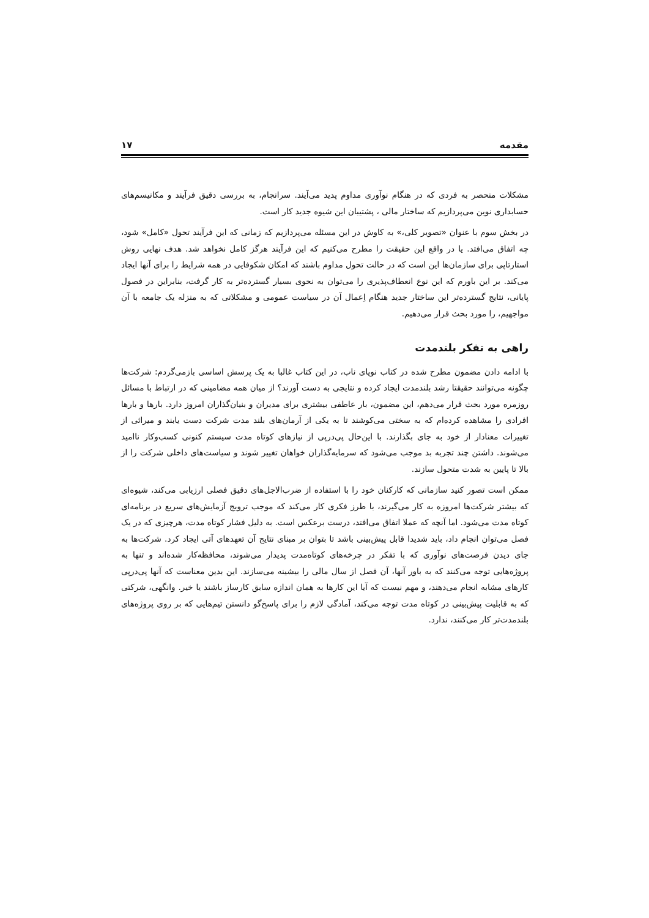مقدمه ۱۷
مشکلات منحصر به فردی که در هنگام نوآوری مداوم پدید می‌آیند. سرانجام، به بررسی دقیق فرآیند و مکانیسم‌های حسابداری نوین می‌پردازیم که ساختار مالی ، پشتیبان این شیوه جدید کار است.
در بخش سوم با عنوان «تصویر کلی،» به کاوش در این مسئله می‌پردازیم که زمانی که این فرآیند تحول «کامل» شود، چه اتفاق می‌افتد. یا در واقع این حقیقت را مطرح می‌کنیم که این فرآیند هرگز کامل نخواهد شد. هدف نهایی روش استارتاپی برای سازمان‌ها این است که در حالت تحول مداوم باشند که امکان شکوفایی در همه شرایط را برای آنها ایجاد می‌کند. بر این باورم که این نوع انعطاف‌پذیری را می‌توان به نحوی بسیار گسترده‌تر به کار گرفت، بنابراین در فصول پایانی، نتایج گسترده‌تر این ساختار جدید هنگام اِعمال آن در سیاست عمومی و مشکلاتی که به منزله یک جامعه با آن مواجهیم، را مورد بحث قرار می‌دهیم.
راهی به تفکر بلندمدت
با ادامه دادن مضمون مطرح شده در کتاب نوپای ناب، در این کتاب غالبا به یک پرسش اساسی بازمی‌گردم: شرکت‌ها چگونه می‌توانند حقیقتا رشد بلندمدت ایجاد کرده و نتایجی به دست آورند؟ از میان همه مضامینی که در ارتباط با مسائل روزمره مورد بحث قرار می‌دهم، این مضمون، بار عاطفی بیشتری برای مدیران و بنیان‌گذاران امروز دارد. بارها و بارها افرادی را مشاهده کرده‌ام که به سختی می‌کوشند تا به یکی از آرمان‌های بلند مدت شرکت دست یابند و میراثی از تغییرات معنادار از خود به جای بگذارند. با این‌حال پی‌درپی از نیازهای کوتاه مدت سیستم کنونی کسب‌وکار ناامید می‌شوند. داشتن چند تجربه بد موجب می‌شود که سرمایه‌گذاران خواهان تغییر شوند و سیاست‌های داخلی شرکت را از بالا تا پایین به شدت متحول سازند.
ممکن است تصور کنید سازمانی که کارکنان خود را با استفاده از ضرب‌الاجل‌های دقیق فصلی ارزیابی می‌کند، شیوه‌ای که بیشتر شرکت‌ها امروزه به کار می‌گیرند، با طرز فکری کار می‌کند که موجب ترویج آزمایش‌های سریع در برنامه‌ای کوتاه مدت می‌شود. اما آنچه که عملا اتفاق می‌افتد، درست برعکس است. به دلیل فشار کوتاه مدت، هرچیزی که در یک فصل می‌توان انجام داد، باید شدیدا قابل پیش‌بینی باشد تا بتوان بر مبنای نتایج آن تعهدهای آتی ایجاد کرد. شرکت‌ها به جای دیدن فرصت‌های نوآوری که با تفکر در چرخه‌های کوتاه‌مدت پدیدار می‌شوند، محافظه‌کار شده‌اند و تنها به پروژه‌هایی توجه می‌کنند که به باور آنها، آن فصل از سال مالی را بیشینه می‌سازند. این بدین معناست که آنها پی‌درپی کارهای مشابه انجام می‌دهند، و مهم نیست که آیا این کارها به همان اندازه سابق کارساز باشند یا خیر. وانگهی، شرکتی که به قابلیت پیش‌بینی در کوتاه مدت توجه می‌کند، آمادگی لازم را برای پاسخ‌گو دانستن تیم‌هایی که بر روی پروژه‌های بلندمدت‌تر کار می‌کنند، ندارد.